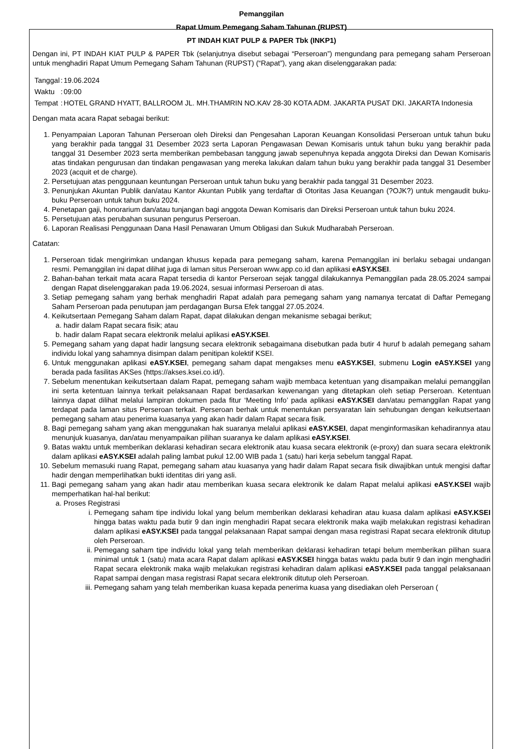Pemanggilan
Rapat Umum Pemegang Saham Tahunan (RUPST)
PT INDAH KIAT PULP & PAPER Tbk (INKP1)
Dengan ini, PT INDAH KIAT PULP & PAPER Tbk (selanjutnya disebut sebagai “Perseroan”) mengundang para pemegang saham Perseroan untuk menghadiri Rapat Umum Pemegang Saham Tahunan (RUPST) (“Rapat”), yang akan diselenggarakan pada:
| Tanggal | : | 19.06.2024 |
| Waktu | : | 09:00 |
| Tempat | : | HOTEL GRAND HYATT, BALLROOM JL. MH.THAMRIN NO.KAV 28-30 KOTA ADM. JAKARTA PUSAT DKI. JAKARTA Indonesia |
Dengan mata acara Rapat sebagai berikut:
1. Penyampaian Laporan Tahunan Perseroan oleh Direksi dan Pengesahan Laporan Keuangan Konsolidasi Perseroan untuk tahun buku yang berakhir pada tanggal 31 Desember 2023 serta Laporan Pengawasan Dewan Komisaris untuk tahun buku yang berakhir pada tanggal 31 Desember 2023 serta memberikan pembebasan tanggung jawab sepenuhnya kepada anggota Direksi dan Dewan Komisaris atas tindakan pengurusan dan tindakan pengawasan yang mereka lakukan dalam tahun buku yang berakhir pada tanggal 31 Desember 2023 (acquit et de charge).
2. Persetujuan atas penggunaan keuntungan Perseroan untuk tahun buku yang berakhir pada tanggal 31 Desember 2023.
3. Penunjukan Akuntan Publik dan/atau Kantor Akuntan Publik yang terdaftar di Otoritas Jasa Keuangan (?OJK?) untuk mengaudit buku-buku Perseroan untuk tahun buku 2024.
4. Penetapan gaji, honorarium dan/atau tunjangan bagi anggota Dewan Komisaris dan Direksi Perseroan untuk tahun buku 2024.
5. Persetujuan atas perubahan susunan pengurus Perseroan.
6. Laporan Realisasi Penggunaan Dana Hasil Penawaran Umum Obligasi dan Sukuk Mudharabah Perseroan.
Catatan:
1. Perseroan tidak mengirimkan undangan khusus kepada para pemegang saham, karena Pemanggilan ini berlaku sebagai undangan resmi. Pemanggilan ini dapat dilihat juga di laman situs Perseroan www.app.co.id dan aplikasi eASY.KSEI.
2. Bahan-bahan terkait mata acara Rapat tersedia di kantor Perseroan sejak tanggal dilakukannya Pemanggilan pada 28.05.2024 sampai dengan Rapat diselenggarakan pada 19.06.2024, sesuai informasi Perseroan di atas.
3. Setiap pemegang saham yang berhak menghadiri Rapat adalah para pemegang saham yang namanya tercatat di Daftar Pemegang Saham Perseroan pada penutupan jam perdagangan Bursa Efek tanggal 27.05.2024.
4. Keikutsertaan Pemegang Saham dalam Rapat, dapat dilakukan dengan mekanisme sebagai berikut;
a. hadir dalam Rapat secara fisik; atau
b. hadir dalam Rapat secara elektronik melalui aplikasi eASY.KSEI.
5. Pemegang saham yang dapat hadir langsung secara elektronik sebagaimana disebutkan pada butir 4 huruf b adalah pemegang saham individu lokal yang sahamnya disimpan dalam penitipan kolektif KSEI.
6. Untuk menggunakan aplikasi eASY.KSEI, pemegang saham dapat mengakses menu eASY.KSEI, submenu Login eASY.KSEI yang berada pada fasilitas AKSes (https://akses.ksei.co.id/).
7. Sebelum menentukan keikutsertaan dalam Rapat, pemegang saham wajib membaca ketentuan yang disampaikan melalui pemanggilan ini serta ketentuan lainnya terkait pelaksanaan Rapat berdasarkan kewenangan yang ditetapkan oleh setiap Perseroan. Ketentuan lainnya dapat dilihat melalui lampiran dokumen pada fitur ‘Meeting Info’ pada aplikasi eASY.KSEI dan/atau pemanggilan Rapat yang terdapat pada laman situs Perseroan terkait. Perseroan berhak untuk menentukan persyaratan lain sehubungan dengan keikutsertaan pemegang saham atau penerima kuasanya yang akan hadir dalam Rapat secara fisik.
8. Bagi pemegang saham yang akan menggunakan hak suaranya melalui aplikasi eASY.KSEI, dapat menginformasikan kehadirannya atau menunjuk kuasanya, dan/atau menyampaikan pilihan suaranya ke dalam aplikasi eASY.KSEI.
9. Batas waktu untuk memberikan deklarasi kehadiran secara elektronik atau kuasa secara elektronik (e-proxy) dan suara secara elektronik dalam aplikasi eASY.KSEI adalah paling lambat pukul 12.00 WIB pada 1 (satu) hari kerja sebelum tanggal Rapat.
10. Sebelum memasuki ruang Rapat, pemegang saham atau kuasanya yang hadir dalam Rapat secara fisik diwajibkan untuk mengisi daftar hadir dengan memperlihatkan bukti identitas diri yang asli.
11. Bagi pemegang saham yang akan hadir atau memberikan kuasa secara elektronik ke dalam Rapat melalui aplikasi eASY.KSEI wajib memperhatikan hal-hal berikut:
a. Proses Registrasi
i. Pemegang saham tipe individu lokal yang belum memberikan deklarasi kehadiran atau kuasa dalam aplikasi eASY.KSEI hingga batas waktu pada butir 9 dan ingin menghadiri Rapat secara elektronik maka wajib melakukan registrasi kehadiran dalam aplikasi eASY.KSEI pada tanggal pelaksanaan Rapat sampai dengan masa registrasi Rapat secara elektronik ditutup oleh Perseroan.
ii. Pemegang saham tipe individu lokal yang telah memberikan deklarasi kehadiran tetapi belum memberikan pilihan suara minimal untuk 1 (satu) mata acara Rapat dalam aplikasi eASY.KSEI hingga batas waktu pada butir 9 dan ingin menghadiri Rapat secara elektronik maka wajib melakukan registrasi kehadiran dalam aplikasi eASY.KSEI pada tanggal pelaksanaan Rapat sampai dengan masa registrasi Rapat secara elektronik ditutup oleh Perseroan.
iii. Pemegang saham yang telah memberikan kuasa kepada penerima kuasa yang disediakan oleh Perseroan (